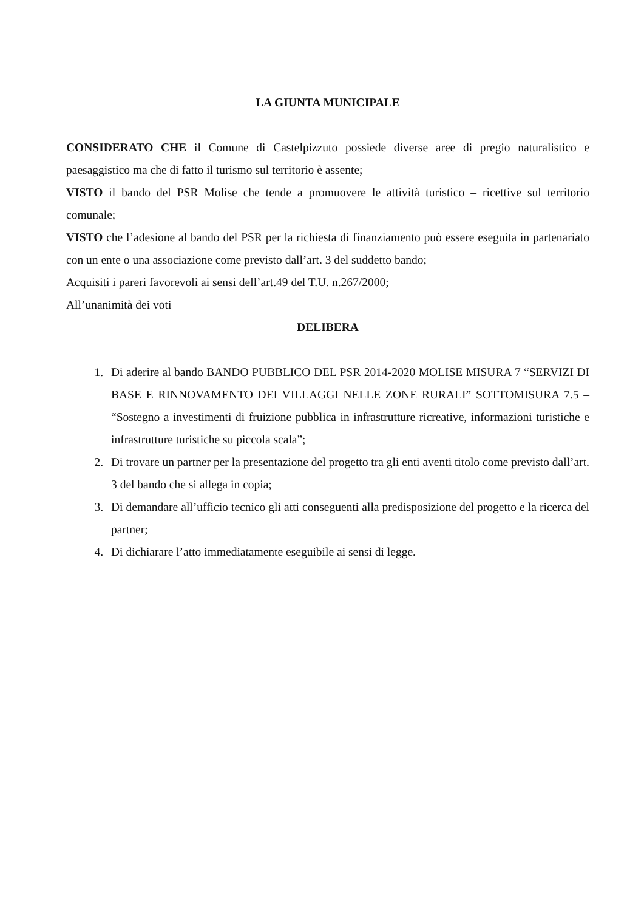LA GIUNTA MUNICIPALE
CONSIDERATO CHE il Comune di Castelpizzuto possiede diverse aree di pregio naturalistico e paesaggistico ma che di fatto il turismo sul territorio è assente;
VISTO il bando del PSR Molise che tende a promuovere le attività turistico – ricettive sul territorio comunale;
VISTO che l’adesione al bando del PSR per la richiesta di finanziamento può essere eseguita in partenariato con un ente o una associazione come previsto dall’art. 3 del suddetto bando;
Acquisiti i pareri favorevoli ai sensi dell’art.49 del T.U. n.267/2000;
All’unanimità dei voti
DELIBERA
1. Di aderire al bando BANDO PUBBLICO DEL PSR 2014-2020 MOLISE MISURA 7 “SERVIZI DI BASE E RINNOVAMENTO DEI VILLAGGI NELLE ZONE RURALI” SOTTOMISURA 7.5 – “Sostegno a investimenti di fruizione pubblica in infrastrutture ricreative, informazioni turistiche e infrastrutture turistiche su piccola scala”;
2. Di trovare un partner per la presentazione del progetto tra gli enti aventi titolo come previsto dall’art. 3 del bando che si allega in copia;
3. Di demandare all’ufficio tecnico gli atti conseguenti alla predisposizione del progetto e la ricerca del partner;
4. Di dichiarare l’atto immediatamente eseguibile ai sensi di legge.